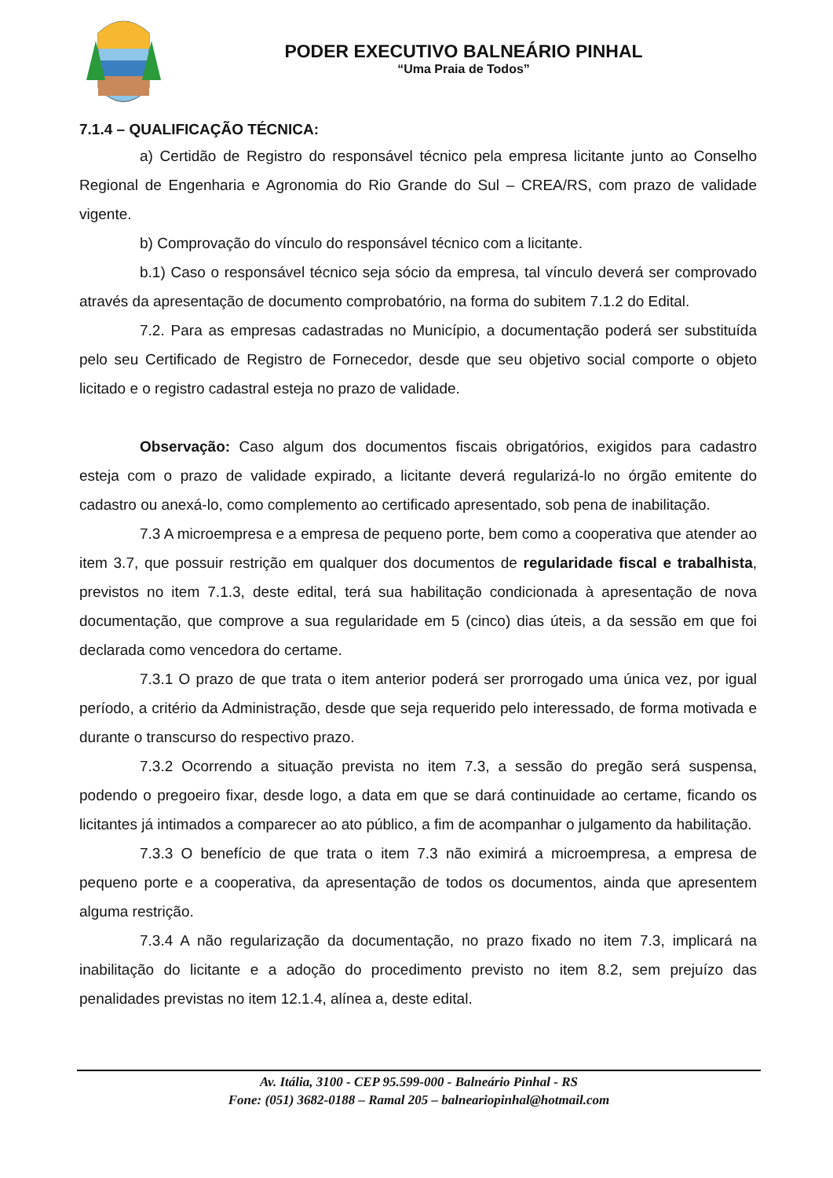PODER EXECUTIVO BALNEÁRIO PINHAL
“Uma Praia de Todos”
7.1.4 – QUALIFICAÇÃO TÉCNICA:
a) Certidão de Registro do responsável técnico pela empresa licitante junto ao Conselho Regional de Engenharia e Agronomia do Rio Grande do Sul – CREA/RS, com prazo de validade vigente.
b) Comprovação do vínculo do responsável técnico com a licitante.
b.1) Caso o responsável técnico seja sócio da empresa, tal vínculo deverá ser comprovado através da apresentação de documento comprobatório, na forma do subitem 7.1.2 do Edital.
7.2. Para as empresas cadastradas no Município, a documentação poderá ser substituída pelo seu Certificado de Registro de Fornecedor, desde que seu objetivo social comporte o objeto licitado e o registro cadastral esteja no prazo de validade.
Observação: Caso algum dos documentos fiscais obrigatórios, exigidos para cadastro esteja com o prazo de validade expirado, a licitante deverá regularizá-lo no órgão emitente do cadastro ou anexá-lo, como complemento ao certificado apresentado, sob pena de inabilitação.
7.3 A microempresa e a empresa de pequeno porte, bem como a cooperativa que atender ao item 3.7, que possuir restrição em qualquer dos documentos de regularidade fiscal e trabalhista, previstos no item 7.1.3, deste edital, terá sua habilitação condicionada à apresentação de nova documentação, que comprove a sua regularidade em 5 (cinco) dias úteis, a da sessão em que foi declarada como vencedora do certame.
7.3.1 O prazo de que trata o item anterior poderá ser prorrogado uma única vez, por igual período, a critério da Administração, desde que seja requerido pelo interessado, de forma motivada e durante o transcurso do respectivo prazo.
7.3.2 Ocorrendo a situação prevista no item 7.3, a sessão do pregão será suspensa, podendo o pregoeiro fixar, desde logo, a data em que se dará continuidade ao certame, ficando os licitantes já intimados a comparecer ao ato público, a fim de acompanhar o julgamento da habilitação.
7.3.3 O benefício de que trata o item 7.3 não eximirá a microempresa, a empresa de pequeno porte e a cooperativa, da apresentação de todos os documentos, ainda que apresentem alguma restrição.
7.3.4 A não regularização da documentação, no prazo fixado no item 7.3, implicará na inabilitação do licitante e a adoção do procedimento previsto no item 8.2, sem prejuízo das penalidades previstas no item 12.1.4, alínea a, deste edital.
Av. Itália, 3100 - CEP 95.599-000 - Balneário Pinhal - RS
Fone: (051) 3682-0188 – Ramal 205 – balneariopinhal@hotmail.com